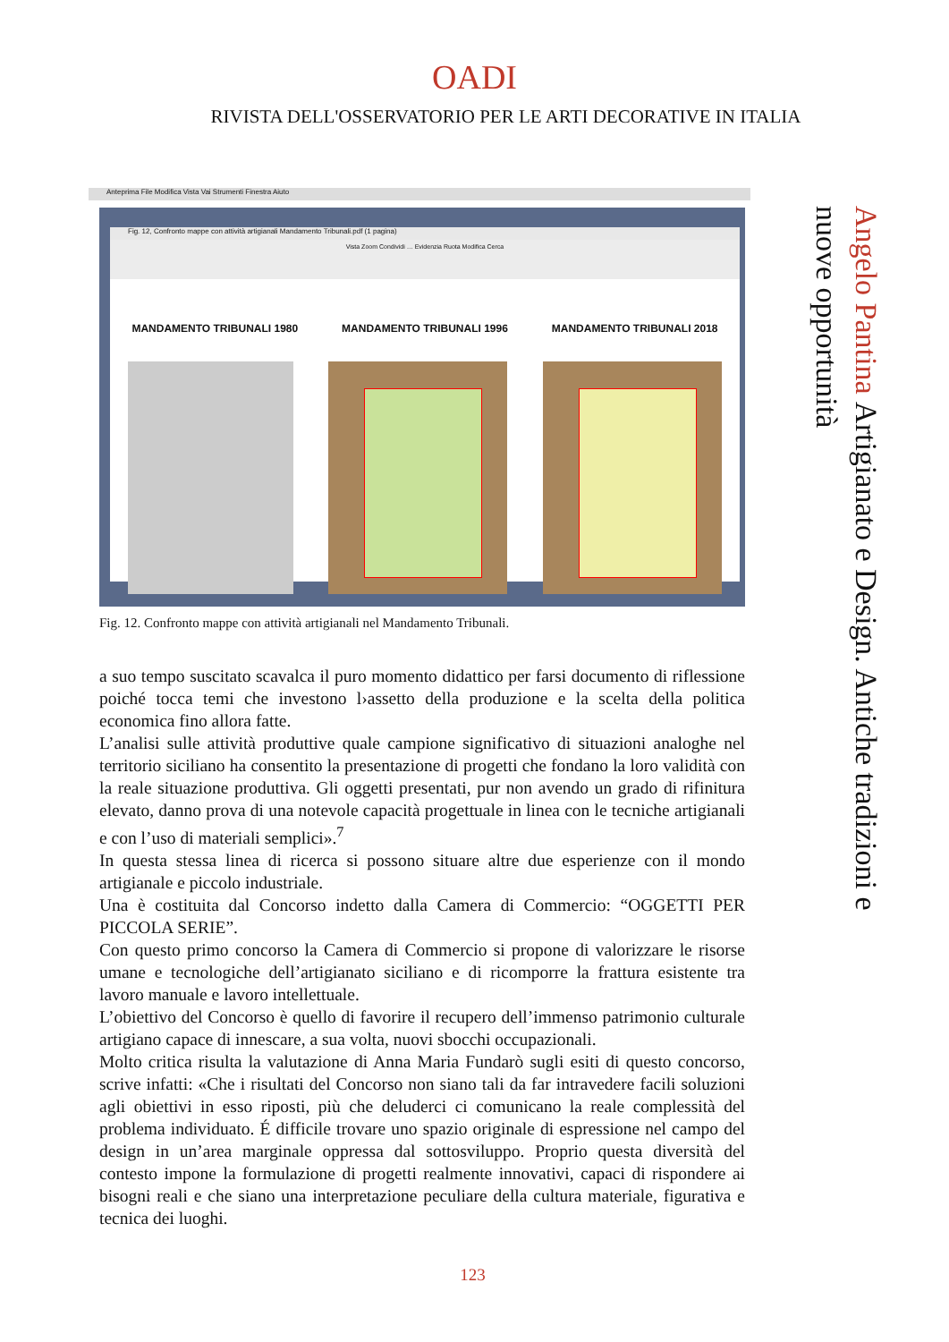OADI
RIVISTA DELL'OSSERVATORIO PER LE ARTI DECORATIVE IN ITALIA
Anteprima File Modifica Vista Vai Strumenti Finestra Aiuto
Fig. 12, Confronto mappe con attività artigianali Mandamento Tribunali.pdf (1 pagina)
Vista Zoom Condividi … Evidenzia Ruota Modifica Cerca
MANDAMENTO TRIBUNALI 1980 MANDAMENTO TRIBUNALI 1996 MANDAMENTO TRIBUNALI 2018
Fig. 12. Confronto mappe con attività artigianali nel Mandamento Tribunali.
a suo tempo suscitato scavalca il puro momento didattico per farsi documento di riflessione poiché tocca temi che investono l›assetto della produzione e la scelta della politica economica fino allora fatte.
L’analisi sulle attività produttive quale campione significativo di situazioni analoghe nel territorio siciliano ha consentito la presentazione di progetti che fondano la loro validità con la reale situazione produttiva. Gli oggetti presentati, pur non avendo un grado di rifinitura elevato, danno prova di una notevole capacità progettuale in linea con le tecniche artigianali e con l’uso di materiali semplici».<sup>7</sup>
In questa stessa linea di ricerca si possono situare altre due esperienze con il mondo artigianale e piccolo industriale.
Una è costituita dal Concorso indetto dalla Camera di Commercio: “OGGETTI PER PICCOLA SERIE”.
Con questo primo concorso la Camera di Commercio si propone di valorizzare le risorse umane e tecnologiche dell’artigianato siciliano e di ricomporre la frattura esistente tra lavoro manuale e lavoro intellettuale.
L’obiettivo del Concorso è quello di favorire il recupero dell’immenso patrimonio culturale artigiano capace di innescare, a sua volta, nuovi sbocchi occupazionali.
Molto critica risulta la valutazione di Anna Maria Fundarò sugli esiti di questo concorso, scrive infatti: «Che i risultati del Concorso non siano tali da far intravedere facili soluzioni agli obiettivi in esso riposti, più che deluderci ci comunicano la reale complessità del problema individuato. É difficile trovare uno spazio originale di espressione nel campo del design in un’area marginale oppressa dal sottosviluppo. Proprio questa diversità del contesto impone la formulazione di progetti realmente innovativi, capaci di rispondere ai bisogni reali e che siano una interpretazione peculiare della cultura materiale, figurativa e tecnica dei luoghi.
Angelo Pantina Artigianato e Design. Antiche tradizioni e nuove opportunità
123